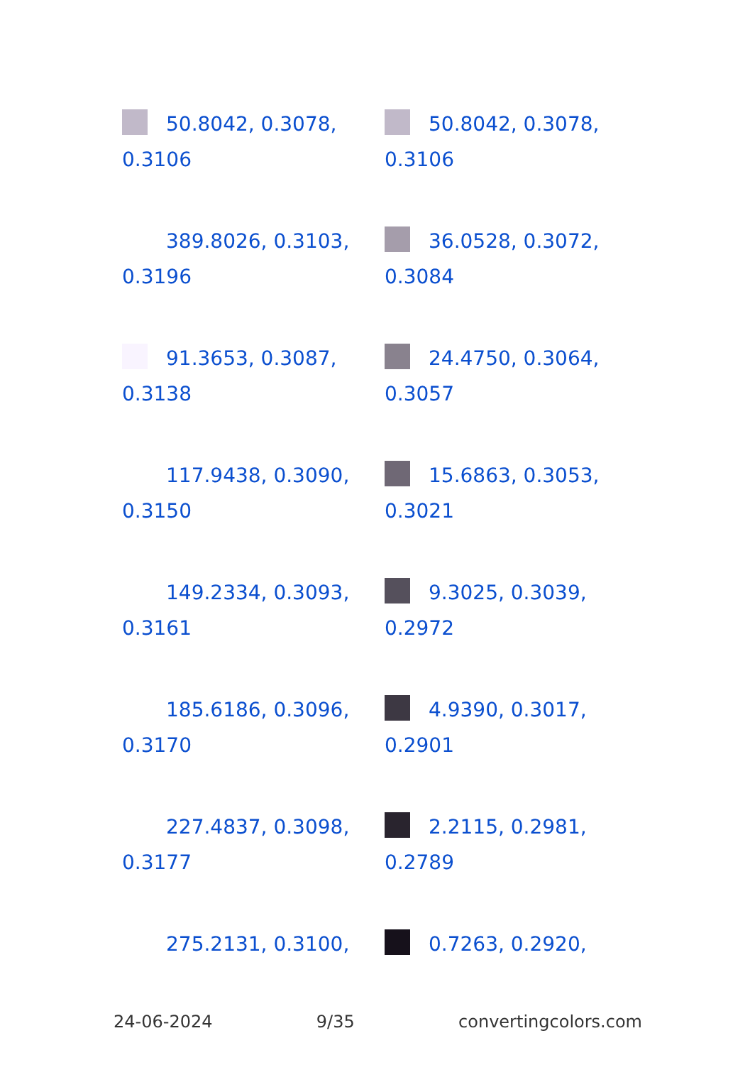50.8042, 0.3078, 0.3106
50.8042, 0.3078, 0.3106
389.8026, 0.3103, 0.3196
36.0528, 0.3072, 0.3084
91.3653, 0.3087, 0.3138
24.4750, 0.3064, 0.3057
117.9438, 0.3090, 0.3150
15.6863, 0.3053, 0.3021
149.2334, 0.3093, 0.3161
9.3025, 0.3039, 0.2972
185.6186, 0.3096, 0.3170
4.9390, 0.3017, 0.2901
227.4837, 0.3098, 0.3177
2.2115, 0.2981, 0.2789
275.2131, 0.3100,
0.7263, 0.2920,
24-06-2024 9/35 convertingcolors.com